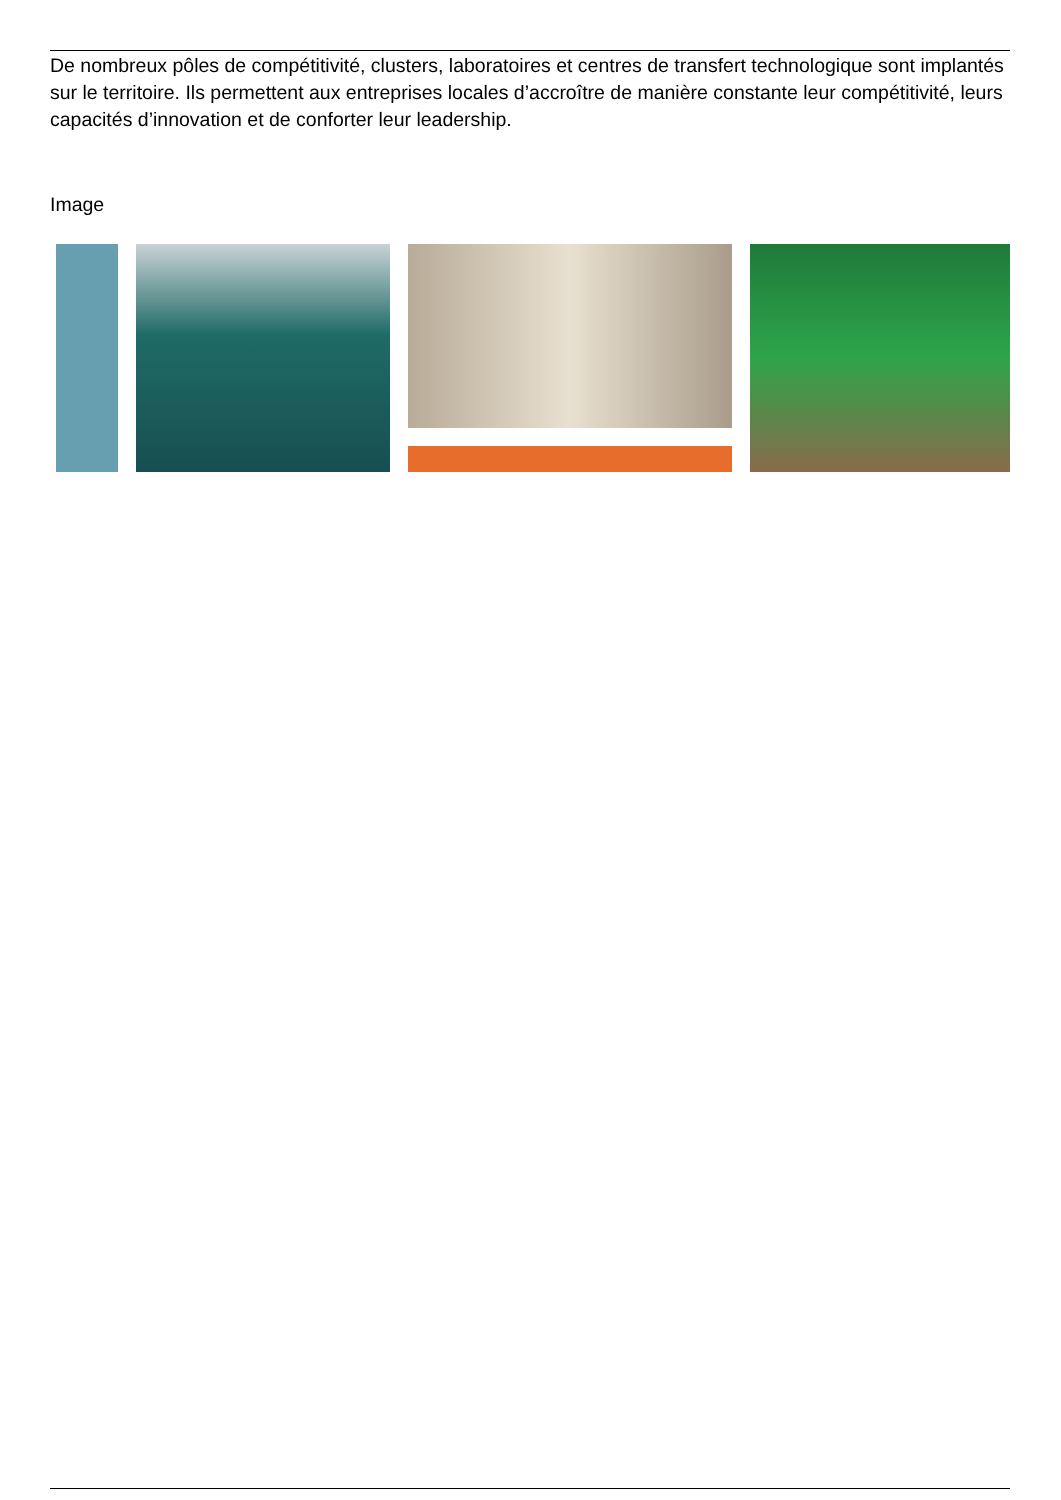De nombreux pôles de compétitivité, clusters, laboratoires et centres de transfert technologique sont implantés sur le territoire. Ils permettent aux entreprises locales d’accroître de manière constante leur compétitivité, leurs capacités d’innovation et de conforter leur leadership.
Image